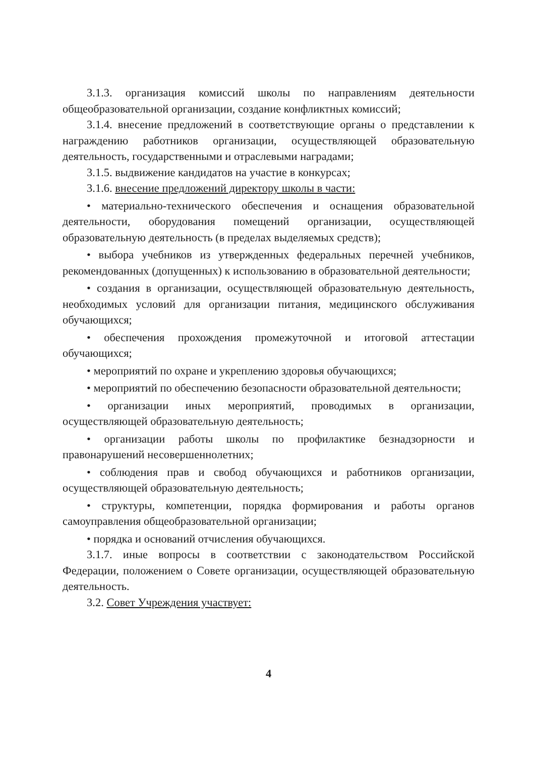3.1.3. организация комиссий школы по направлениям деятельности общеобразовательной организации, создание конфликтных комиссий;
3.1.4. внесение предложений в соответствующие органы о представлении к награждению работников организации, осуществляющей образовательную деятельность, государственными и отраслевыми наградами;
3.1.5. выдвижение кандидатов на участие в конкурсах;
3.1.6. внесение предложений директору школы в части:
• материально-технического обеспечения и оснащения образовательной деятельности, оборудования помещений организации, осуществляющей образовательную деятельность (в пределах выделяемых средств);
• выбора учебников из утвержденных федеральных перечней учебников, рекомендованных (допущенных) к использованию в образовательной деятельности;
• создания в организации, осуществляющей образовательную деятельность, необходимых условий для организации питания, медицинского обслуживания обучающихся;
• обеспечения прохождения промежуточной и итоговой аттестации обучающихся;
• мероприятий по охране и укреплению здоровья обучающихся;
• мероприятий по обеспечению безопасности образовательной деятельности;
• организации иных мероприятий, проводимых в организации, осуществляющей образовательную деятельность;
• организации работы школы по профилактике безнадзорности и правонарушений несовершеннолетних;
• соблюдения прав и свобод обучающихся и работников организации, осуществляющей образовательную деятельность;
• структуры, компетенции, порядка формирования и работы органов самоуправления общеобразовательной организации;
• порядка и оснований отчисления обучающихся.
3.1.7. иные вопросы в соответствии с законодательством Российской Федерации, положением о Совете организации, осуществляющей образовательную деятельность.
3.2. Совет Учреждения участвует:
4